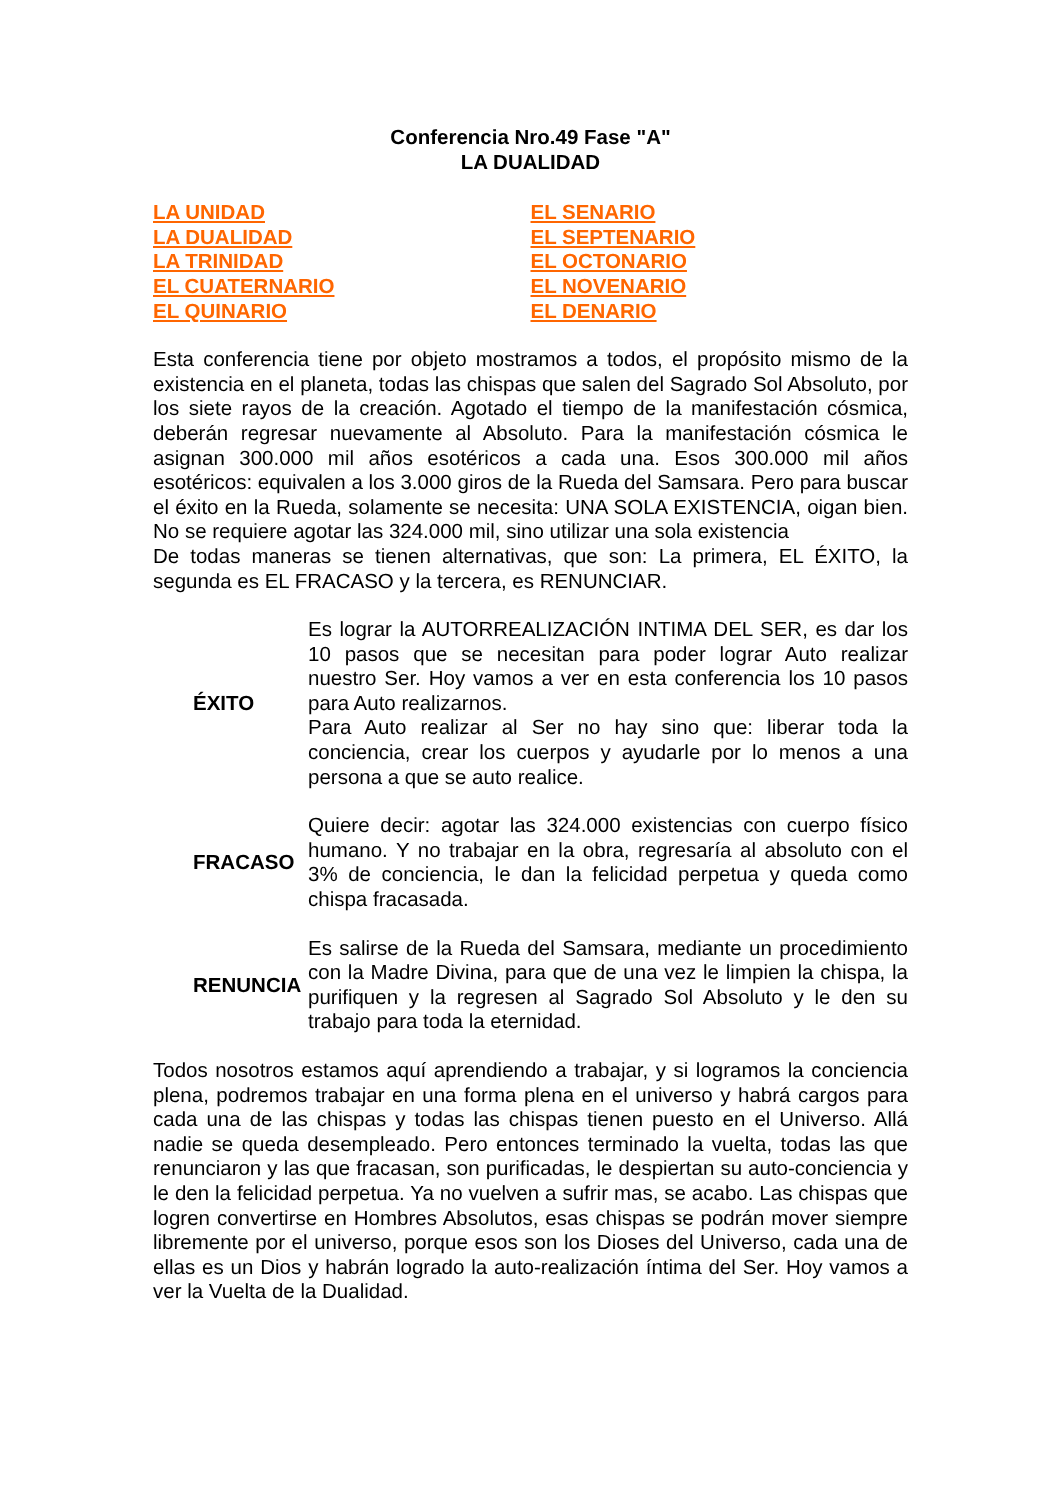Conferencia Nro.49 Fase "A"
LA DUALIDAD
LA UNIDAD
LA DUALIDAD
LA TRINIDAD
EL CUATERNARIO
EL QUINARIO
EL SENARIO
EL SEPTENARIO
EL OCTONARIO
EL NOVENARIO
EL DENARIO
Esta conferencia tiene por objeto mostramos a todos, el propósito mismo de la existencia en el planeta, todas las chispas que salen del Sagrado Sol Absoluto, por los siete rayos de la creación. Agotado el tiempo de la manifestación cósmica, deberán regresar nuevamente al Absoluto. Para la manifestación cósmica le asignan 300.000 mil años esotéricos a cada una. Esos 300.000 mil años esotéricos: equivalen a los 3.000 giros de la Rueda del Samsara. Pero para buscar el éxito en la Rueda, solamente se necesita: UNA SOLA EXISTENCIA, oigan bien. No se requiere agotar las 324.000 mil, sino utilizar una sola existencia
De todas maneras se tienen alternativas, que son: La primera, EL ÉXITO, la segunda es EL FRACASO y la tercera, es RENUNCIAR.
| ÉXITO | Es lograr la AUTORREALIZACIÓN INTIMA DEL SER, es dar los 10 pasos que se necesitan para poder lograr Auto realizar nuestro Ser. Hoy vamos a ver en esta conferencia los 10 pasos para Auto realizarnos. Para Auto realizar al Ser no hay sino que: liberar toda la conciencia, crear los cuerpos y ayudarle por lo menos a una persona a que se auto realice. |
| FRACASO | Quiere decir: agotar las 324.000 existencias con cuerpo físico humano. Y no trabajar en la obra, regresaría al absoluto con el 3% de conciencia, le dan la felicidad perpetua y queda como chispa fracasada. |
| RENUNCIA | Es salirse de la Rueda del Samsara, mediante un procedimiento con la Madre Divina, para que de una vez le limpien la chispa, la purifiquen y la regresen al Sagrado Sol Absoluto y le den su trabajo para toda la eternidad. |
Todos nosotros estamos aquí aprendiendo a trabajar, y si logramos la conciencia plena, podremos trabajar en una forma plena en el universo y habrá cargos para cada una de las chispas y todas las chispas tienen puesto en el Universo. Allá nadie se queda desempleado. Pero entonces terminado la vuelta, todas las que renunciaron y las que fracasan, son purificadas, le despiertan su auto-conciencia y le den la felicidad perpetua. Ya no vuelven a sufrir mas, se acabo. Las chispas que logren convertirse en Hombres Absolutos, esas chispas se podrán mover siempre libremente por el universo, porque esos son los Dioses del Universo, cada una de ellas es un Dios y habrán logrado la auto-realización íntima del Ser. Hoy vamos a ver la Vuelta de la Dualidad.